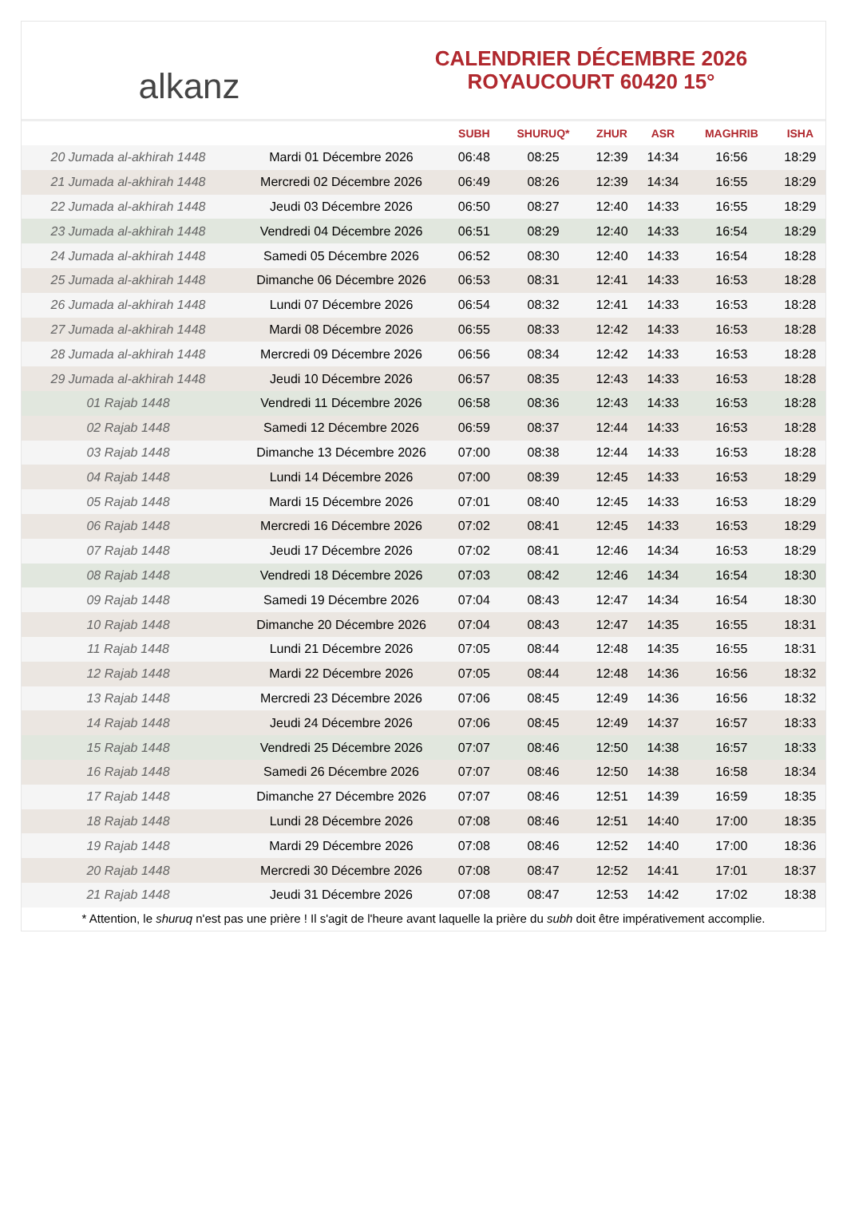alkanz
CALENDRIER DÉCEMBRE 2026
ROYAUCOURT 60420 15°
| | | SUBH | SHURUQ* | ZHUR | ASR | MAGHRIB | ISHA |
| --- | --- | --- | --- | --- | --- | --- | --- |
| 20 Jumada al-akhirah 1448 | Mardi 01 Décembre 2026 | 06:48 | 08:25 | 12:39 | 14:34 | 16:56 | 18:29 |
| 21 Jumada al-akhirah 1448 | Mercredi 02 Décembre 2026 | 06:49 | 08:26 | 12:39 | 14:34 | 16:55 | 18:29 |
| 22 Jumada al-akhirah 1448 | Jeudi 03 Décembre 2026 | 06:50 | 08:27 | 12:40 | 14:33 | 16:55 | 18:29 |
| 23 Jumada al-akhirah 1448 | Vendredi 04 Décembre 2026 | 06:51 | 08:29 | 12:40 | 14:33 | 16:54 | 18:29 |
| 24 Jumada al-akhirah 1448 | Samedi 05 Décembre 2026 | 06:52 | 08:30 | 12:40 | 14:33 | 16:54 | 18:28 |
| 25 Jumada al-akhirah 1448 | Dimanche 06 Décembre 2026 | 06:53 | 08:31 | 12:41 | 14:33 | 16:53 | 18:28 |
| 26 Jumada al-akhirah 1448 | Lundi 07 Décembre 2026 | 06:54 | 08:32 | 12:41 | 14:33 | 16:53 | 18:28 |
| 27 Jumada al-akhirah 1448 | Mardi 08 Décembre 2026 | 06:55 | 08:33 | 12:42 | 14:33 | 16:53 | 18:28 |
| 28 Jumada al-akhirah 1448 | Mercredi 09 Décembre 2026 | 06:56 | 08:34 | 12:42 | 14:33 | 16:53 | 18:28 |
| 29 Jumada al-akhirah 1448 | Jeudi 10 Décembre 2026 | 06:57 | 08:35 | 12:43 | 14:33 | 16:53 | 18:28 |
| 01 Rajab 1448 | Vendredi 11 Décembre 2026 | 06:58 | 08:36 | 12:43 | 14:33 | 16:53 | 18:28 |
| 02 Rajab 1448 | Samedi 12 Décembre 2026 | 06:59 | 08:37 | 12:44 | 14:33 | 16:53 | 18:28 |
| 03 Rajab 1448 | Dimanche 13 Décembre 2026 | 07:00 | 08:38 | 12:44 | 14:33 | 16:53 | 18:28 |
| 04 Rajab 1448 | Lundi 14 Décembre 2026 | 07:00 | 08:39 | 12:45 | 14:33 | 16:53 | 18:29 |
| 05 Rajab 1448 | Mardi 15 Décembre 2026 | 07:01 | 08:40 | 12:45 | 14:33 | 16:53 | 18:29 |
| 06 Rajab 1448 | Mercredi 16 Décembre 2026 | 07:02 | 08:41 | 12:45 | 14:33 | 16:53 | 18:29 |
| 07 Rajab 1448 | Jeudi 17 Décembre 2026 | 07:02 | 08:41 | 12:46 | 14:34 | 16:53 | 18:29 |
| 08 Rajab 1448 | Vendredi 18 Décembre 2026 | 07:03 | 08:42 | 12:46 | 14:34 | 16:54 | 18:30 |
| 09 Rajab 1448 | Samedi 19 Décembre 2026 | 07:04 | 08:43 | 12:47 | 14:34 | 16:54 | 18:30 |
| 10 Rajab 1448 | Dimanche 20 Décembre 2026 | 07:04 | 08:43 | 12:47 | 14:35 | 16:55 | 18:31 |
| 11 Rajab 1448 | Lundi 21 Décembre 2026 | 07:05 | 08:44 | 12:48 | 14:35 | 16:55 | 18:31 |
| 12 Rajab 1448 | Mardi 22 Décembre 2026 | 07:05 | 08:44 | 12:48 | 14:36 | 16:56 | 18:32 |
| 13 Rajab 1448 | Mercredi 23 Décembre 2026 | 07:06 | 08:45 | 12:49 | 14:36 | 16:56 | 18:32 |
| 14 Rajab 1448 | Jeudi 24 Décembre 2026 | 07:06 | 08:45 | 12:49 | 14:37 | 16:57 | 18:33 |
| 15 Rajab 1448 | Vendredi 25 Décembre 2026 | 07:07 | 08:46 | 12:50 | 14:38 | 16:57 | 18:33 |
| 16 Rajab 1448 | Samedi 26 Décembre 2026 | 07:07 | 08:46 | 12:50 | 14:38 | 16:58 | 18:34 |
| 17 Rajab 1448 | Dimanche 27 Décembre 2026 | 07:07 | 08:46 | 12:51 | 14:39 | 16:59 | 18:35 |
| 18 Rajab 1448 | Lundi 28 Décembre 2026 | 07:08 | 08:46 | 12:51 | 14:40 | 17:00 | 18:35 |
| 19 Rajab 1448 | Mardi 29 Décembre 2026 | 07:08 | 08:46 | 12:52 | 14:40 | 17:00 | 18:36 |
| 20 Rajab 1448 | Mercredi 30 Décembre 2026 | 07:08 | 08:47 | 12:52 | 14:41 | 17:01 | 18:37 |
| 21 Rajab 1448 | Jeudi 31 Décembre 2026 | 07:08 | 08:47 | 12:53 | 14:42 | 17:02 | 18:38 |
* Attention, le shuruq n'est pas une prière ! Il s'agit de l'heure avant laquelle la prière du subh doit être impérativement accomplie.